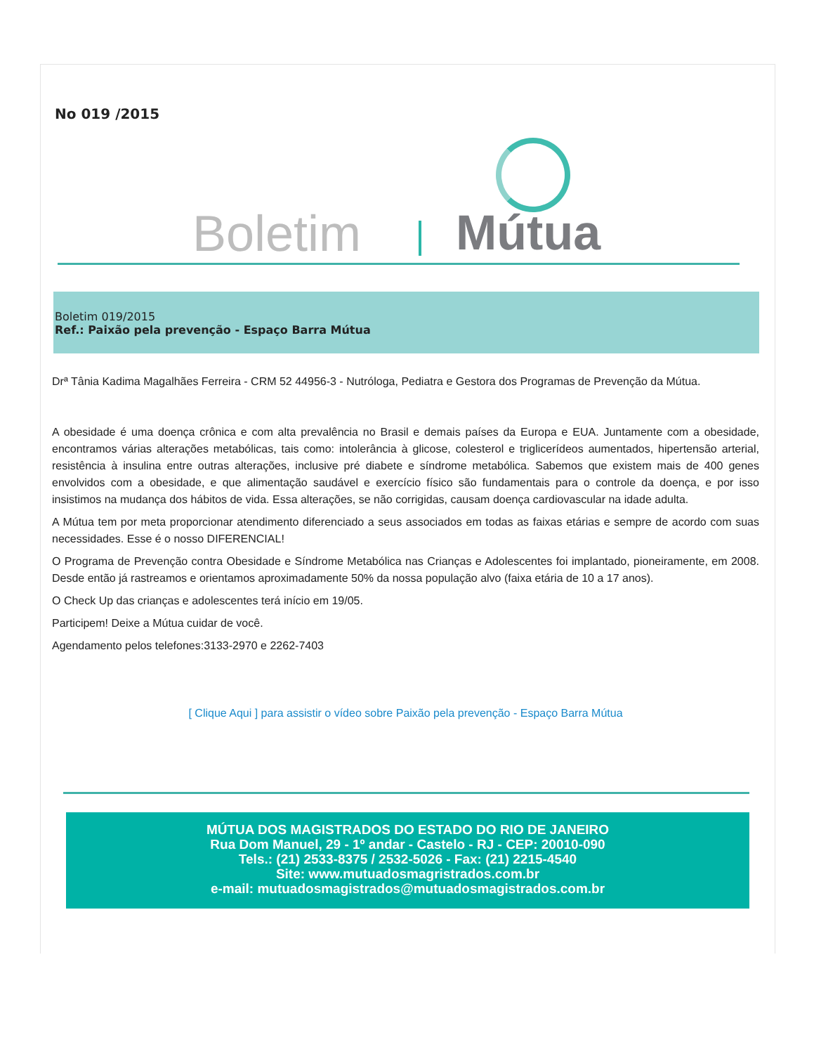No 019 /2015
Boletim Mútua
Boletim 019/2015
Ref.: Paixão pela prevenção - Espaço Barra Mútua
Drª Tânia Kadima Magalhães Ferreira - CRM 52 44956-3 - Nutróloga, Pediatra e Gestora dos Programas de Prevenção da Mútua.
A obesidade é uma doença crônica e com alta prevalência no Brasil e demais países da Europa e EUA. Juntamente com a obesidade, encontramos várias alterações metabólicas, tais como: intolerância à glicose, colesterol e triglicerídeos aumentados, hipertensão arterial, resistência à insulina entre outras alterações, inclusive pré diabete e síndrome metabólica. Sabemos que existem mais de 400 genes envolvidos com a obesidade, e que alimentação saudável e exercício físico são fundamentais para o controle da doença, e por isso insistimos na mudança dos hábitos de vida. Essa alterações, se não corrigidas, causam doença cardiovascular na idade adulta.
A Mútua tem por meta proporcionar atendimento diferenciado a seus associados em todas as faixas etárias e sempre de acordo com suas necessidades. Esse é o nosso DIFERENCIAL!
O Programa de Prevenção contra Obesidade e Síndrome Metabólica nas Crianças e Adolescentes foi implantado, pioneiramente, em 2008. Desde então já rastreamos e orientamos aproximadamente 50% da nossa população alvo (faixa etária de 10 a 17 anos).
O Check Up das crianças e adolescentes terá início em 19/05.
Participem! Deixe a Mútua cuidar de você.
Agendamento pelos telefones:3133-2970 e 2262-7403
[ Clique Aqui ] para assistir o vídeo sobre Paixão pela prevenção - Espaço Barra Mútua
MÚTUA DOS MAGISTRADOS DO ESTADO DO RIO DE JANEIRO
Rua Dom Manuel, 29 - 1º andar - Castelo - RJ - CEP: 20010-090
Tels.: (21) 2533-8375 / 2532-5026 - Fax: (21) 2215-4540
Site: www.mutuadosmagristrados.com.br
e-mail: mutuadosmagistrados@mutuadosmagistrados.com.br